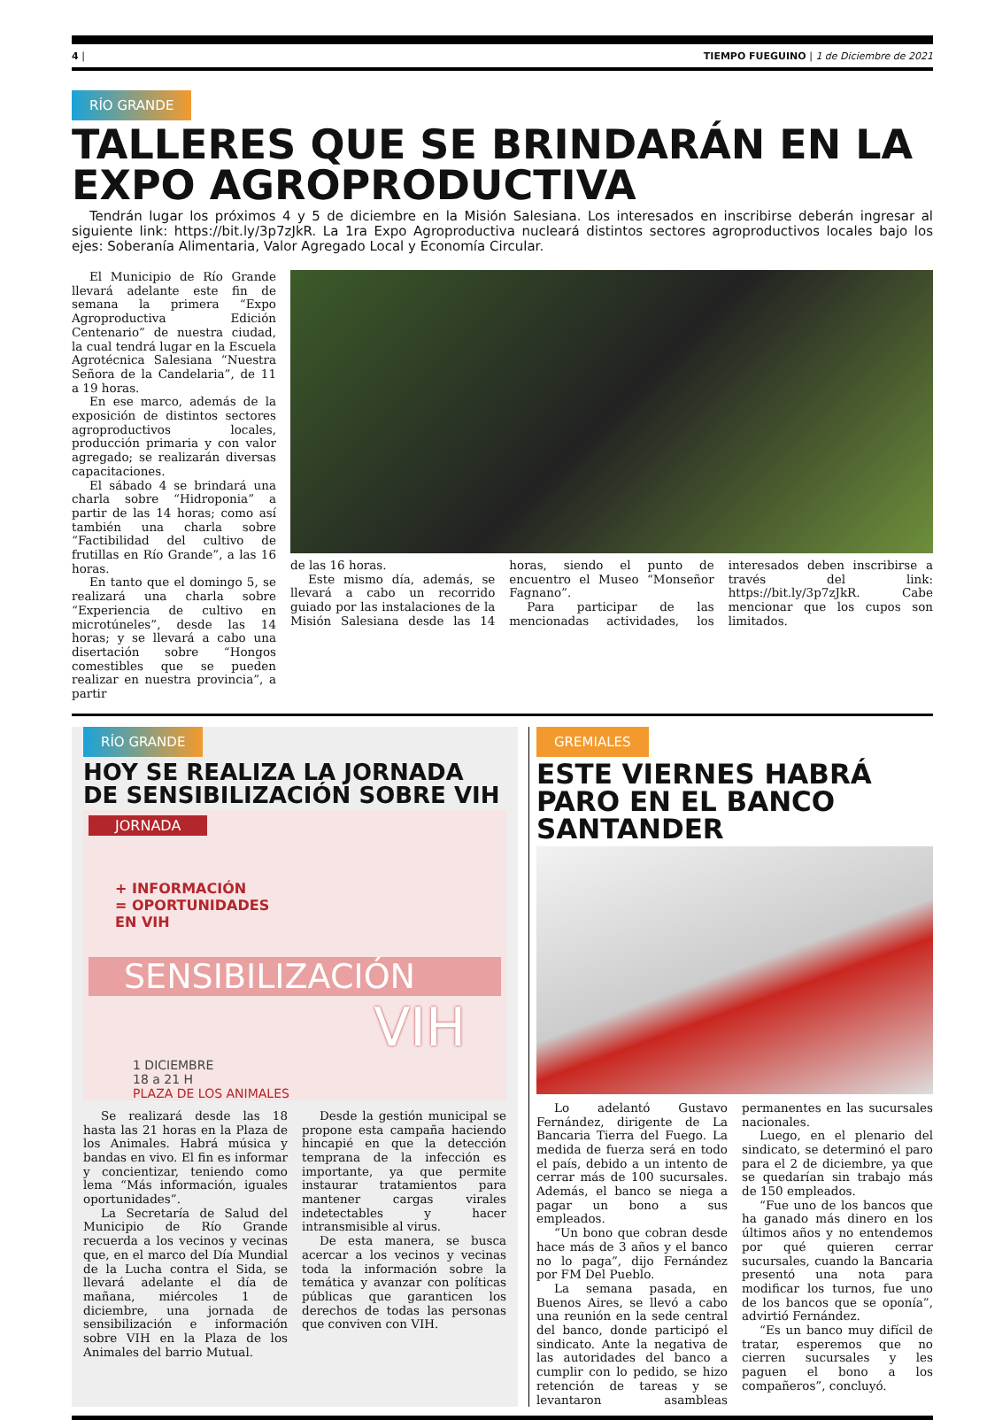4 | TIEMPO FUEGUINO | 1 de Diciembre de 2021
RÍO GRANDE
TALLERES QUE SE BRINDARÁN EN LA EXPO AGROPRODUCTIVA
Tendrán lugar los próximos 4 y 5 de diciembre en la Misión Salesiana. Los interesados en inscribirse deberán ingresar al siguiente link: https://bit.ly/3p7zJkR. La 1ra Expo Agroproductiva nucleará distintos sectores agroproductivos locales bajo los ejes: Soberanía Alimentaria, Valor Agregado Local y Economía Circular.
El Municipio de Río Grande llevará adelante este fin de semana la primera “Expo Agroproductiva Edición Centenario” de nuestra ciudad, la cual tendrá lugar en la Escuela Agrotécnica Salesiana “Nuestra Señora de la Candelaria”, de 11 a 19 horas.
En ese marco, además de la exposición de distintos sectores agroproductivos locales, producción primaria y con valor agregado; se realizarán diversas capacitaciones.
El sábado 4 se brindará una charla sobre “Hidroponia” a partir de las 14 horas; como así también una charla sobre “Factibilidad del cultivo de frutillas en Río Grande”, a las 16 horas.
En tanto que el domingo 5, se realizará una charla sobre “Experiencia de cultivo en microtúneles”, desde las 14 horas; y se llevará a cabo una disertación sobre “Hongos comestibles que se pueden realizar en nuestra provincia”, a partir
de las 16 horas.
Este mismo día, además, se llevará a cabo un recorrido guiado por las instalaciones de la Misión Salesiana desde las 14 horas, siendo el punto de encuentro el Museo “Monseñor Fagnano”.
Para participar de las mencionadas actividades, los interesados deben inscribirse a través del link: https://bit.ly/3p7zJkR. Cabe mencionar que los cupos son limitados.
RÍO GRANDE
HOY SE REALIZA LA JORNADA DE SENSIBILIZACIÓN SOBRE VIH
JORNADA
+ INFORMACIÓN
= OPORTUNIDADES
EN VIH
SENSIBILIZACIÓN
VIH
1 DICIEMBRE
18 a 21 H
PLAZA DE LOS ANIMALES
Se realizará desde las 18 hasta las 21 horas en la Plaza de los Animales. Habrá música y bandas en vivo. El fin es informar y concientizar, teniendo como lema “Más información, iguales oportunidades”.
La Secretaría de Salud del Municipio de Río Grande recuerda a los vecinos y vecinas que, en el marco del Día Mundial de la Lucha contra el Sida, se llevará adelante el día de mañana, miércoles 1 de diciembre, una jornada de sensibilización e información sobre VIH en la Plaza de los Animales del barrio Mutual.
Desde la gestión municipal se propone esta campaña haciendo hincapié en que la detección temprana de la infección es importante, ya que permite instaurar tratamientos para mantener cargas virales indetectables y hacer intransmisible al virus.
De esta manera, se busca acercar a los vecinos y vecinas toda la información sobre la temática y avanzar con políticas públicas que garanticen los derechos de todas las personas que conviven con VIH.
GREMIALES
ESTE VIERNES HABRÁ PARO EN EL BANCO SANTANDER
Lo adelantó Gustavo Fernández, dirigente de La Bancaria Tierra del Fuego. La medida de fuerza será en todo el país, debido a un intento de cerrar más de 100 sucursales. Además, el banco se niega a pagar un bono a sus empleados.
“Un bono que cobran desde hace más de 3 años y el banco no lo paga”, dijo Fernández por FM Del Pueblo.
La semana pasada, en Buenos Aires, se llevó a cabo una reunión en la sede central del banco, donde participó el sindicato. Ante la negativa de las autoridades del banco a cumplir con lo pedido, se hizo retención de tareas y se levantaron asambleas permanentes en las sucursales nacionales.
Luego, en el plenario del sindicato, se determinó el paro para el 2 de diciembre, ya que se quedarían sin trabajo más de 150 empleados.
“Fue uno de los bancos que ha ganado más dinero en los últimos años y no entendemos por qué quieren cerrar sucursales, cuando la Bancaria presentó una nota para modificar los turnos, fue uno de los bancos que se oponía”, advirtió Fernández.
“Es un banco muy difícil de tratar, esperemos que no cierren sucursales y les paguen el bono a los compañeros”, concluyó.